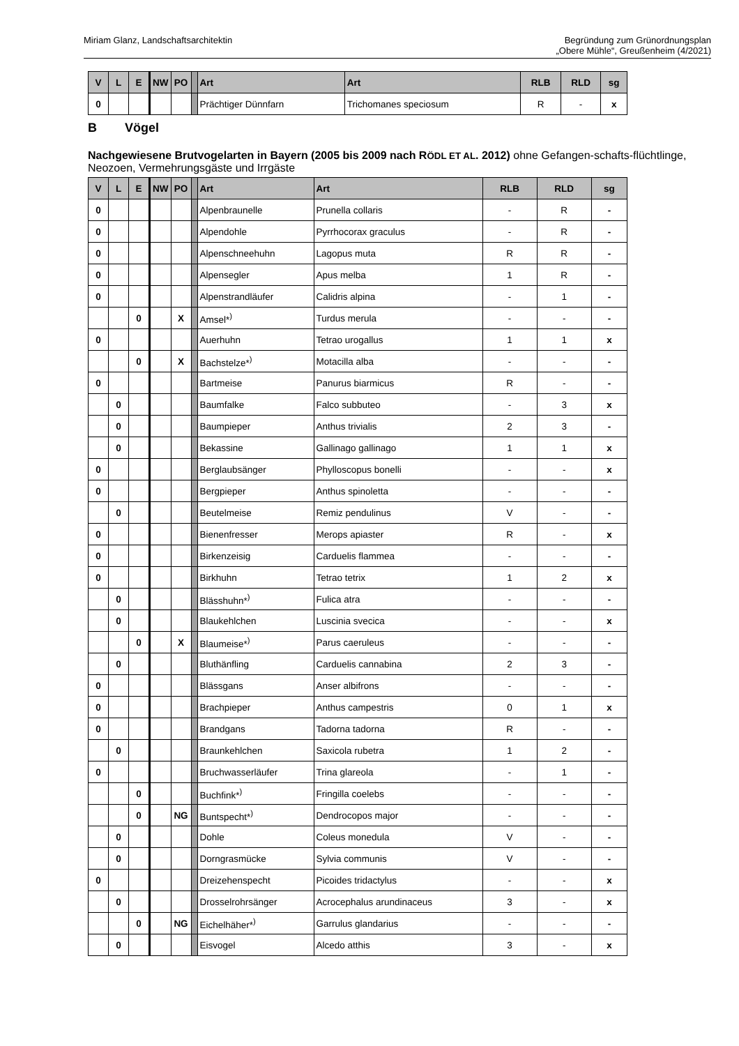Miriam Glanz, Landschaftsarchitektin
Begründung zum Grünordnungsplan
„Obere Mühle“, Greußenheim (4/2021)
| V | L | E | NW | PO | | Art | Art | RLB | RLD | sg |
| --- | --- | --- | --- | --- | --- | --- | --- | --- | --- | --- |
| 0 | | | | | | Prächtiger Dünnfarn | Trichomanes speciosum | R | - | x |
B Vögel
Nachgewiesene Brutvogelarten in Bayern (2005 bis 2009 nach RÖDL ET AL. 2012) ohne Gefangen-schafts-flüchtlinge, Neozoen, Vermehrungsgäste und Irrgäste
| V | L | E | NW | PO | | Art | Art | RLB | RLD | sg |
| --- | --- | --- | --- | --- | --- | --- | --- | --- | --- | --- |
| 0 | | | | | | Alpenbraunelle | Prunella collaris | - | R | - |
| 0 | | | | | | Alpendohle | Pyrrhocorax graculus | - | R | - |
| 0 | | | | | | Alpenschneehuhn | Lagopus muta | R | R | - |
| 0 | | | | | | Alpensegler | Apus melba | 1 | R | - |
| 0 | | | | | | Alpenstrandläufer | Calidris alpina | - | 1 | - |
| | | 0 | | X | | Amsel*<sup>)</sup> | Turdus merula | - | - | - |
| 0 | | | | | | Auerhuhn | Tetrao urogallus | 1 | 1 | x |
| | | 0 | | X | | Bachstelze*<sup>)</sup> | Motacilla alba | - | - | - |
| 0 | | | | | | Bartmeise | Panurus biarmicus | R | - | - |
| | 0 | | | | | Baumfalke | Falco subbuteo | - | 3 | x |
| | 0 | | | | | Baumpieper | Anthus trivialis | 2 | 3 | - |
| | 0 | | | | | Bekassine | Gallinago gallinago | 1 | 1 | x |
| 0 | | | | | | Berglaubsänger | Phylloscopus bonelli | - | - | x |
| 0 | | | | | | Bergpieper | Anthus spinoletta | - | - | - |
| | 0 | | | | | Beutelmeise | Remiz pendulinus | V | - | - |
| 0 | | | | | | Bienenfresser | Merops apiaster | R | - | x |
| 0 | | | | | | Birkenzeisig | Carduelis flammea | - | - | - |
| 0 | | | | | | Birkhuhn | Tetrao tetrix | 1 | 2 | x |
| | 0 | | | | | Blässhuhn*<sup>)</sup> | Fulica atra | - | - | - |
| | 0 | | | | | Blaukehlchen | Luscinia svecica | - | - | x |
| | | 0 | | X | | Blaumeise*<sup>)</sup> | Parus caeruleus | - | - | - |
| | 0 | | | | | Bluthänfling | Carduelis cannabina | 2 | 3 | - |
| 0 | | | | | | Blässgans | Anser albifrons | - | - | - |
| 0 | | | | | | Brachpieper | Anthus campestris | 0 | 1 | x |
| 0 | | | | | | Brandgans | Tadorna tadorna | R | - | - |
| | 0 | | | | | Braunkehlchen | Saxicola rubetra | 1 | 2 | - |
| 0 | | | | | | Bruchwasserläufer | Trina glareola | - | 1 | - |
| | | 0 | | | | Buchfink*<sup>)</sup> | Fringilla coelebs | - | - | - |
| | | 0 | | NG | | Buntspecht*<sup>)</sup> | Dendrocopos major | - | - | - |
| | 0 | | | | | Dohle | Coleus monedula | V | - | - |
| | 0 | | | | | Dorngrasmücke | Sylvia communis | V | - | - |
| 0 | | | | | | Dreizehenspecht | Picoides tridactylus | - | - | x |
| | 0 | | | | | Drosselrohrsänger | Acrocephalus arundinaceus | 3 | - | x |
| | | 0 | | NG | | Eichelhäher*<sup>)</sup> | Garrulus glandarius | - | - | - |
| | 0 | | | | | Eisvogel | Alcedo atthis | 3 | - | x |